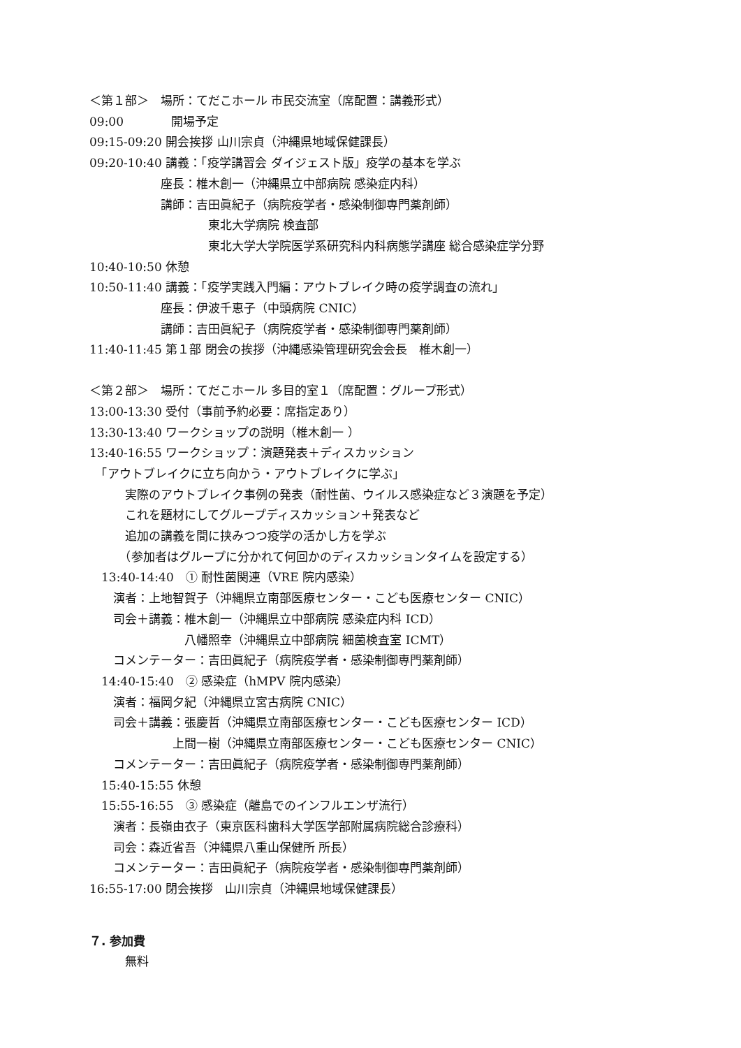＜第１部＞　場所：てだこホール 市民交流室（席配置：講義形式）
09:00　　　　開場予定
09:15-09:20 開会挨拶 山川宗貞（沖縄県地域保健課長）
09:20-10:40 講義：「疫学講習会 ダイジェスト版」疫学の基本を学ぶ
　　　　　　座長：椎木創一（沖縄県立中部病院 感染症内科）
　　　　　　講師：吉田眞紀子（病院疫学者・感染制御専門薬剤師）
　　　　　　　　　　東北大学病院 検査部
　　　　　　　　　　東北大学大学院医学系研究科内科病態学講座 総合感染症学分野
10:40-10:50 休憩
10:50-11:40 講義：「疫学実践入門編：アウトブレイク時の疫学調査の流れ」
　　　　　　座長：伊波千恵子（中頭病院 CNIC）
　　　　　　講師：吉田眞紀子（病院疫学者・感染制御専門薬剤師）
11:40-11:45 第１部 閉会の挨拶（沖縄感染管理研究会会長　椎木創一）
＜第２部＞　場所：てだこホール 多目的室１（席配置：グループ形式）
13:00-13:30 受付（事前予約必要：席指定あり）
13:30-13:40 ワークショップの説明（椎木創一 ）
13:40-16:55 ワークショップ：演題発表＋ディスカッション
　「アウトブレイクに立ち向かう・アウトブレイクに学ぶ」
　　　実際のアウトブレイク事例の発表（耐性菌、ウイルス感染症など３演題を予定）
　　　これを題材にしてグループディスカッション＋発表など
　　　追加の講義を間に挟みつつ疫学の活かし方を学ぶ
　　　（参加者はグループに分かれて何回かのディスカッションタイムを設定する）
　13:40-14:40　① 耐性菌関連（VRE 院内感染）
　　演者：上地智賀子（沖縄県立南部医療センター・こども医療センター CNIC）
　　司会＋講義：椎木創一（沖縄県立中部病院 感染症内科 ICD）
　　　　　　　　八幡照幸（沖縄県立中部病院 細菌検査室 ICMT）
　　コメンテーター：吉田眞紀子（病院疫学者・感染制御専門薬剤師）
　14:40-15:40　② 感染症（hMPV 院内感染）
　　演者：福岡夕紀（沖縄県立宮古病院 CNIC）
　　司会＋講義：張慶哲（沖縄県立南部医療センター・こども医療センター ICD）
　　　　　　　上間一樹（沖縄県立南部医療センター・こども医療センター CNIC）
　　コメンテーター：吉田眞紀子（病院疫学者・感染制御専門薬剤師）
　15:40-15:55 休憩
　15:55-16:55　③ 感染症（離島でのインフルエンザ流行）
　　演者：長嶺由衣子（東京医科歯科大学医学部附属病院総合診療科）
　　司会：森近省吾（沖縄県八重山保健所 所長）
　　コメンテーター：吉田眞紀子（病院疫学者・感染制御専門薬剤師）
16:55-17:00 閉会挨拶　山川宗貞（沖縄県地域保健課長）
７. 参加費
　　　無料